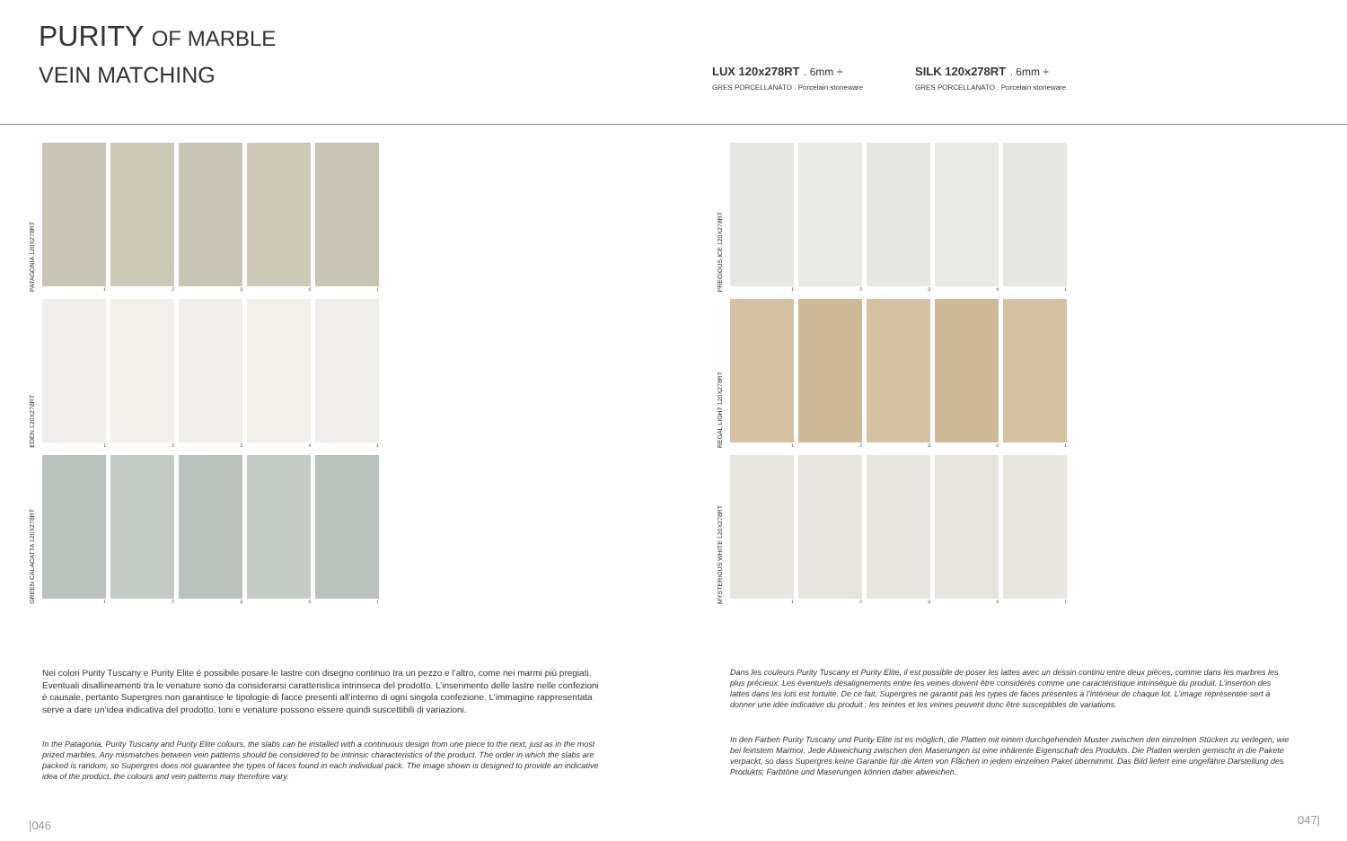PURITY OF MARBLE
VEIN MATCHING
LUX 120x278RT . 6mm ÷
GRES PORCELLANATO . Porcelain stoneware
SILK 120x278RT . 6mm ÷
GRES PORCELLANATO . Porcelain stoneware
PATAGONIA 120X278RT
1
2
3
4
1
EDEN 120X278RT
1
2
3
4
1
GREEN CALACATTA 120X278RT
1
2
3
4
1
Nei colori Purity Tuscany e Purity Elite è possibile posare le lastre con disegno continuo tra un pezzo e l’altro, come nei marmi più pregiati. Eventuali disallineamenti tra le venature sono da considerarsi caratteristica intrinseca del prodotto. L’inserimento delle lastre nelle confezioni è causale, pertanto Supergres non garantisce le tipologie di facce presenti all’interno di ogni singola confezione. L’immagine rappresentata serve a dare un’idea indicativa del prodotto, toni e venature possono essere quindi suscettibili di variazioni.
In the Patagonia, Purity Tuscany and Purity Elite colours, the slabs can be installed with a continuous design from one piece to the next, just as in the most prized marbles. Any mismatches between vein patterns should be considered to be intrinsic characteristics of the product. The order in which the slabs are packed is random, so Supergres does not guarantee the types of faces found in each individual pack. The image shown is designed to provide an indicative idea of the product, the colours and vein patterns may therefore vary.
|046
PRECIOUS ICE 120X278RT
1
2
3
4
1
REGAL LIGHT 120X278RT
1
2
3
4
1
MYSTERIOUS WHITE 120X278RT
1
2
3
4
1
Dans les couleurs Purity Tuscany et Purity Elite, il est possible de poser les lattes avec un dessin continu entre deux pièces, comme dans les marbres les plus précieux. Les éventuels désalignements entre les veines doivent être considérés comme une caractéristique intrinsèque du produit. L’insertion des lattes dans les lots est fortuite. De ce fait, Supergres ne garantit pas les types de faces présentes à l’intérieur de chaque lot. L’image représentée sert à donner une idée indicative du produit ; les teintes et les veines peuvent donc être susceptibles de variations.
In den Farben Purity Tuscany und Purity Elite ist es möglich, die Platten mit einem durchgehenden Muster zwischen den einzelnen Stücken zu verlegen, wie bei feinstem Marmor. Jede Abweichung zwischen den Maserungen ist eine inhärente Eigenschaft des Produkts. Die Platten werden gemischt in die Pakete verpackt, so dass Supergres keine Garantie für die Arten von Flächen in jedem einzelnen Paket übernimmt. Das Bild liefert eine ungefähre Darstellung des Produkts; Farbtöne und Maserungen können daher abweichen.
047|